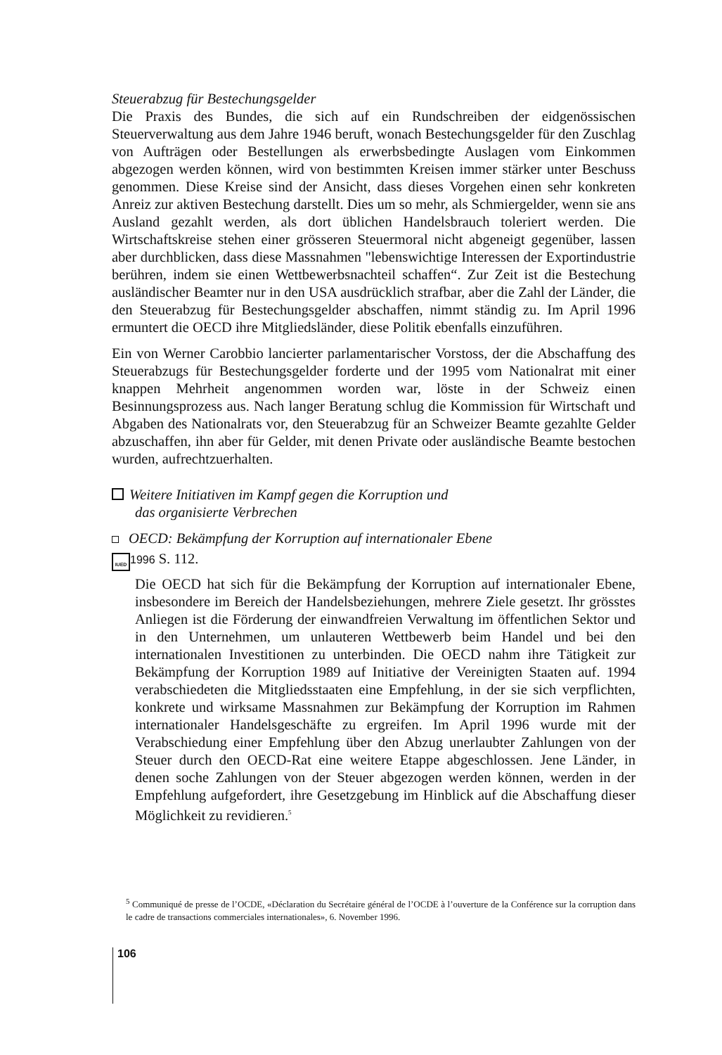Steuerabzug für Bestechungsgelder
Die Praxis des Bundes, die sich auf ein Rundschreiben der eidgenössischen Steuerverwaltung aus dem Jahre 1946 beruft, wonach Bestechungsgelder für den Zuschlag von Aufträgen oder Bestellungen als erwerbsbedingte Auslagen vom Einkommen abgezogen werden können, wird von bestimmten Kreisen immer stärker unter Beschuss genommen. Diese Kreise sind der Ansicht, dass dieses Vorgehen einen sehr konkreten Anreiz zur aktiven Bestechung darstellt. Dies um so mehr, als Schmiergelder, wenn sie ans Ausland gezahlt werden, als dort üblichen Handelsbrauch toleriert werden. Die Wirtschaftskreise stehen einer grösseren Steuermoral nicht abgeneigt gegenüber, lassen aber durchblicken, dass diese Massnahmen "lebenswichtige Interessen der Exportindustrie berühren, indem sie einen Wettbewerbsnachteil schaffen“. Zur Zeit ist die Bestechung ausländischer Beamter nur in den USA ausdrücklich strafbar, aber die Zahl der Länder, die den Steuerabzug für Bestechungsgelder abschaffen, nimmt ständig zu. Im April 1996 ermuntert die OECD ihre Mitgliedsländer, diese Politik ebenfalls einzuführen.
Ein von Werner Carobbio lancierter parlamentarischer Vorstoss, der die Abschaffung des Steuerabzugs für Bestechungsgelder forderte und der 1995 vom Nationalrat mit einer knappen Mehrheit angenommen worden war, löste in der Schweiz einen Besinnungsprozess aus. Nach langer Beratung schlug die Kommission für Wirtschaft und Abgaben des Nationalrats vor, den Steuerabzug für an Schweizer Beamte gezahlte Gelder abzuschaffen, ihn aber für Gelder, mit denen Private oder ausländische Beamte bestochen wurden, aufrechtzuerhalten.
Weitere Initiativen im Kampf gegen die Korruption und
das organisierte Verbrechen
OECD: Bekämpfung der Korruption auf internationaler Ebene
IUED 1996 S. 112.
Die OECD hat sich für die Bekämpfung der Korruption auf internationaler Ebene, insbesondere im Bereich der Handelsbeziehungen, mehrere Ziele gesetzt. Ihr grösstes Anliegen ist die Förderung der einwandfreien Verwaltung im öffentlichen Sektor und in den Unternehmen, um unlauteren Wettbewerb beim Handel und bei den internationalen Investitionen zu unterbinden. Die OECD nahm ihre Tätigkeit zur Bekämpfung der Korruption 1989 auf Initiative der Vereinigten Staaten auf. 1994 verabschiedeten die Mitgliedsstaaten eine Empfehlung, in der sie sich verpflichten, konkrete und wirksame Massnahmen zur Bekämpfung der Korruption im Rahmen internationaler Handelsgeschäfte zu ergreifen. Im April 1996 wurde mit der Verabschiedung einer Empfehlung über den Abzug unerlaubter Zahlungen von der Steuer durch den OECD-Rat eine weitere Etappe abgeschlossen. Jene Länder, in denen soche Zahlungen von der Steuer abgezogen werden können, werden in der Empfehlung aufgefordert, ihre Gesetzgebung im Hinblick auf die Abschaffung dieser Möglichkeit zu revidieren.<sup>5</sup>
<sup>5</sup> Communiqué de presse de l’OCDE, «Déclaration du Secrétaire général de l’OCDE à l’ouverture de la Conférence sur la corruption dans le cadre de transactions commerciales internationales», 6. November 1996.
106